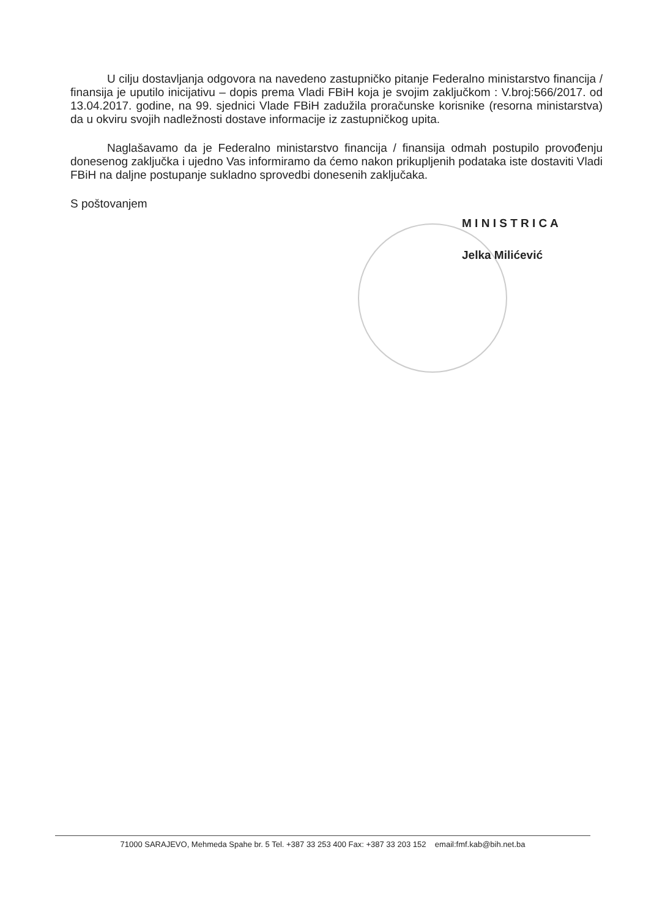U cilju dostavljanja odgovora na navedeno zastupničko pitanje Federalno ministarstvo financija / finansija je uputilo inicijativu – dopis prema Vladi FBiH koja je svojim zaključkom : V.broj:566/2017. od 13.04.2017. godine, na 99. sjednici Vlade FBiH zadužila proračunske korisnike (resorna ministarstva) da u okviru svojih nadležnosti dostave informacije iz zastupničkog upita.
Naglašavamo da je Federalno ministarstvo financija / finansija odmah postupilo provođenju donesenog zaključka i ujedno Vas informiramo da ćemo nakon prikupljenih podataka iste dostaviti Vladi FBiH na daljne postupanje sukladno sprovedbi donesenih zaključaka.
S poštovanjem
M I N I S T R I C A
Jelka Milićević
71000 SARAJEVO, Mehmeda Spahe br. 5 Tel. +387 33 253 400 Fax: +387 33 203 152 email:fmf.kab@bih.net.ba